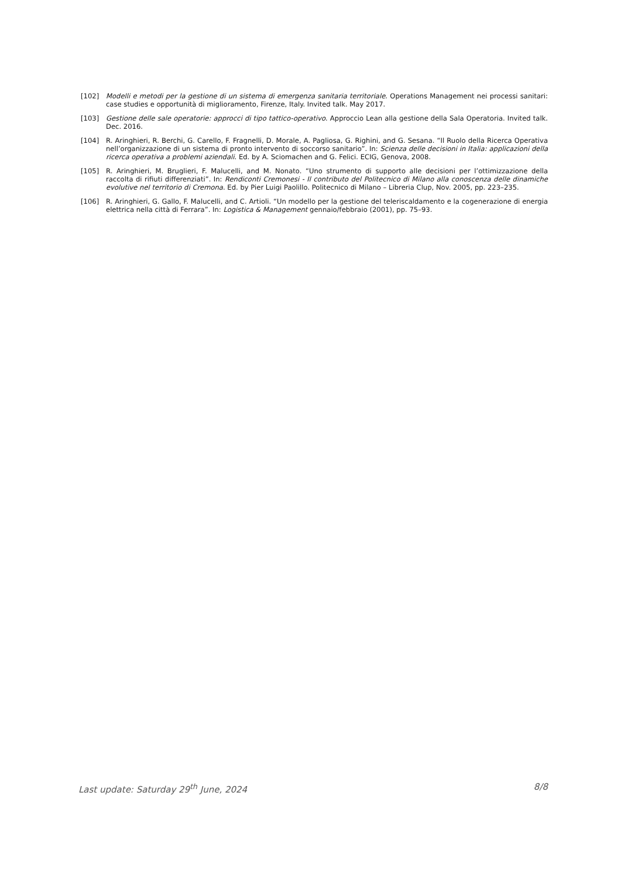[102] Modelli e metodi per la gestione di un sistema di emergenza sanitaria territoriale. Operations Management nei processi sanitari: case studies e opportunità di miglioramento, Firenze, Italy. Invited talk. May 2017.
[103] Gestione delle sale operatorie: approcci di tipo tattico-operativo. Approccio Lean alla gestione della Sala Operatoria. Invited talk. Dec. 2016.
[104] R. Aringhieri, R. Berchi, G. Carello, F. Fragnelli, D. Morale, A. Pagliosa, G. Righini, and G. Sesana. “Il Ruolo della Ricerca Operativa nell’organizzazione di un sistema di pronto intervento di soccorso sanitario”. In: Scienza delle decisioni in Italia: applicazioni della ricerca operativa a problemi aziendali. Ed. by A. Sciomachen and G. Felici. ECIG, Genova, 2008.
[105] R. Aringhieri, M. Bruglieri, F. Malucelli, and M. Nonato. “Uno strumento di supporto alle decisioni per l’ottimizzazione della raccolta di rifiuti differenziati”. In: Rendiconti Cremonesi - Il contributo del Politecnico di Milano alla conoscenza delle dinamiche evolutive nel territorio di Cremona. Ed. by Pier Luigi Paolillo. Politecnico di Milano – Libreria Clup, Nov. 2005, pp. 223–235.
[106] R. Aringhieri, G. Gallo, F. Malucelli, and C. Artioli. “Un modello per la gestione del teleriscaldamento e la cogenerazione di energia elettrica nella città di Ferrara”. In: Logistica & Management gennaio/febbraio (2001), pp. 75–93.
Last update: Saturday 29<sup>th</sup> June, 2024 8/8